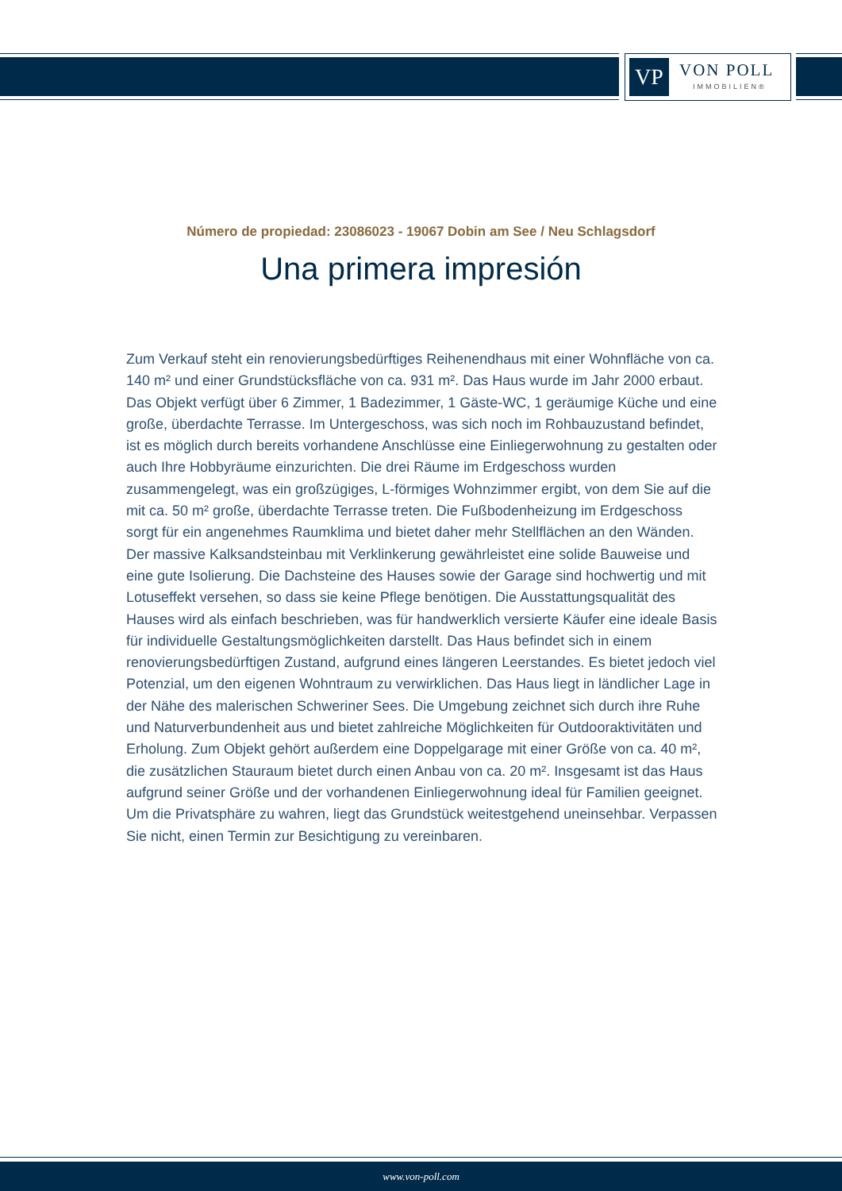VP VON POLL
IMMOBILIEN®
Número de propiedad: 23086023 - 19067 Dobin am See / Neu Schlagsdorf
Una primera impresión
Zum Verkauf steht ein renovierungsbedürftiges Reihenendhaus mit einer Wohnfläche von ca. 140 m² und einer Grundstücksfläche von ca. 931 m². Das Haus wurde im Jahr 2000 erbaut. Das Objekt verfügt über 6 Zimmer, 1 Badezimmer, 1 Gäste-WC, 1 geräumige Küche und eine große, überdachte Terrasse. Im Untergeschoss, was sich noch im Rohbauzustand befindet, ist es möglich durch bereits vorhandene Anschlüsse eine Einliegerwohnung zu gestalten oder auch Ihre Hobbyräume einzurichten. Die drei Räume im Erdgeschoss wurden zusammengelegt, was ein großzügiges, L-förmiges Wohnzimmer ergibt, von dem Sie auf die mit ca. 50 m² große, überdachte Terrasse treten. Die Fußbodenheizung im Erdgeschoss sorgt für ein angenehmes Raumklima und bietet daher mehr Stellflächen an den Wänden. Der massive Kalksandsteinbau mit Verklinkerung gewährleistet eine solide Bauweise und eine gute Isolierung. Die Dachsteine des Hauses sowie der Garage sind hochwertig und mit Lotuseffekt versehen, so dass sie keine Pflege benötigen. Die Ausstattungsqualität des Hauses wird als einfach beschrieben, was für handwerklich versierte Käufer eine ideale Basis für individuelle Gestaltungsmöglichkeiten darstellt. Das Haus befindet sich in einem renovierungsbedürftigen Zustand, aufgrund eines längeren Leerstandes. Es bietet jedoch viel Potenzial, um den eigenen Wohntraum zu verwirklichen. Das Haus liegt in ländlicher Lage in der Nähe des malerischen Schweriner Sees. Die Umgebung zeichnet sich durch ihre Ruhe und Naturverbundenheit aus und bietet zahlreiche Möglichkeiten für Outdooraktivitäten und Erholung. Zum Objekt gehört außerdem eine Doppelgarage mit einer Größe von ca. 40 m², die zusätzlichen Stauraum bietet durch einen Anbau von ca. 20 m². Insgesamt ist das Haus aufgrund seiner Größe und der vorhandenen Einliegerwohnung ideal für Familien geeignet. Um die Privatsphäre zu wahren, liegt das Grundstück weitestgehend uneinsehbar. Verpassen Sie nicht, einen Termin zur Besichtigung zu vereinbaren.
www.von-poll.com